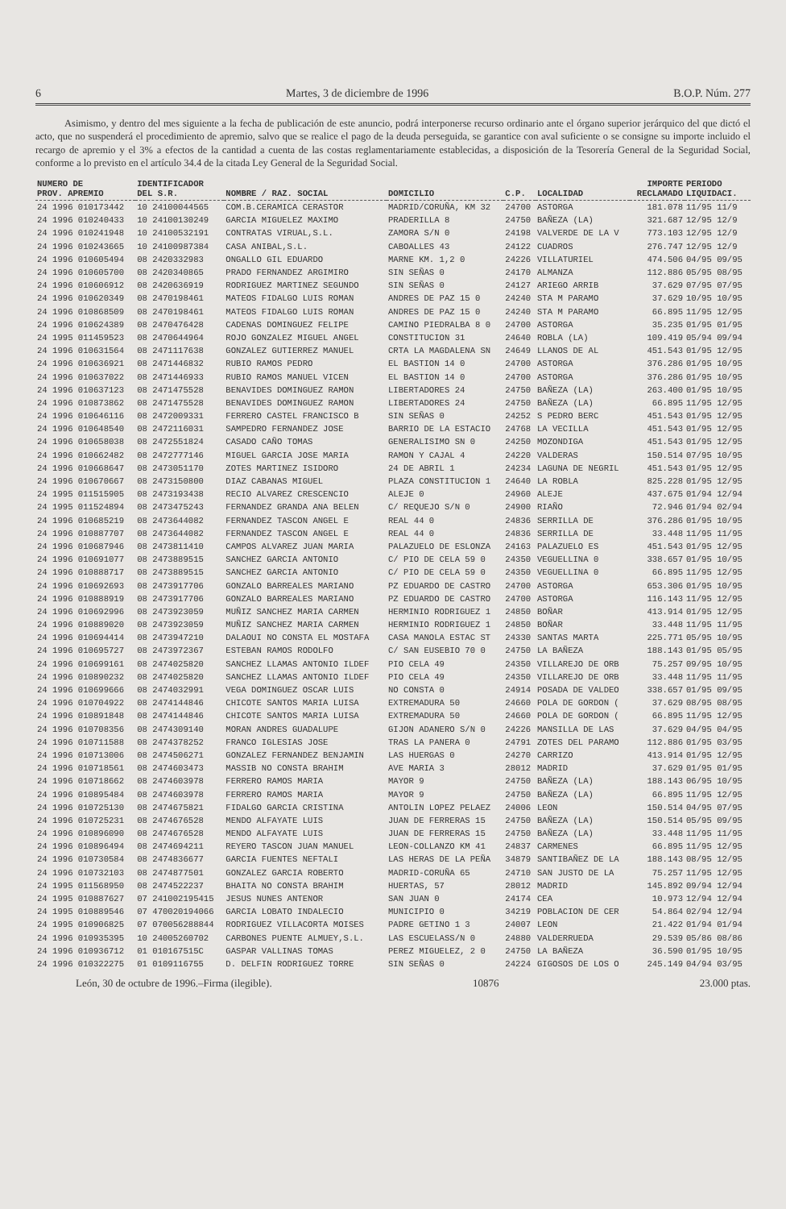6 Martes, 3 de diciembre de 1996 B.O.P. Núm. 277
Asimismo, y dentro del mes siguiente a la fecha de publicación de este anuncio, podrá interponerse recurso ordinario ante el órgano superior jerárquico del que dictó el acto, que no suspenderá el procedimiento de apremio, salvo que se realice el pago de la deuda perseguida, se garantice con aval suficiente o se consigne su importe incluido el recargo de apremio y el 3% a efectos de la cantidad a cuenta de las costas reglamentariamente establecidas, a disposición de la Tesorería General de la Seguridad Social, conforme a lo previsto en el artículo 34.4 de la citada Ley General de la Seguridad Social.
| NUMERO DE PROV. APREMIO | IDENTIFICADOR DEL S.R. | NOMBRE / RAZ. SOCIAL | DOMICILIO | C.P. | LOCALIDAD | IMPORTE RECLAMADO | PERIODO LIQUIDACI. |
| --- | --- | --- | --- | --- | --- | --- | --- |
| 24 1996 010173442 | 10 24100044565 | COM.B.CERAMICA CERASTOR | MADRID/CORUÑA, KM 32 | 24700 | ASTORGA | 181.078 | 11/95 11/9 |
| 24 1996 010240433 | 10 24100130249 | GARCIA MIGUELEZ MAXIMO | PRADERILLA 8 | 24750 | BAÑEZA (LA) | 321.687 | 12/95 12/9 |
| 24 1996 010241948 | 10 24100532191 | CONTRATAS VIRUAL,S.L. | ZAMORA S/N 0 | 24198 | VALVERDE DE LA V | 773.103 | 12/95 12/9 |
| 24 1996 010243665 | 10 24100987384 | CASA ANIBAL,S.L. | CABOALLES 43 | 24122 | CUADROS | 276.747 | 12/95 12/9 |
| 24 1996 010605494 | 08 2420332983 | ONGALLO GIL EDUARDO | MARNE KM. 1,2 0 | 24226 | VILLATURIEL | 474.506 | 04/95 09/95 |
| 24 1996 010605700 | 08 2420340865 | PRADO FERNANDEZ ARGIMIRO | SIN SEÑAS 0 | 24170 | ALMANZA | 112.886 | 05/95 08/95 |
| 24 1996 010606912 | 08 2420636919 | RODRIGUEZ MARTINEZ SEGUNDO | SIN SEÑAS 0 | 24127 | ARIEGO ARRIB | 37.629 | 07/95 07/95 |
| 24 1996 010620349 | 08 2470198461 | MATEOS FIDALGO LUIS ROMAN | ANDRES DE PAZ 15 0 | 24240 | STA M PARAMO | 37.629 | 10/95 10/95 |
| 24 1996 010868509 | 08 2470198461 | MATEOS FIDALGO LUIS ROMAN | ANDRES DE PAZ 15 0 | 24240 | STA M PARAMO | 66.895 | 11/95 12/95 |
| 24 1996 010624389 | 08 2470476428 | CADENAS DOMINGUEZ FELIPE | CAMINO PIEDRALBA 8 0 | 24700 | ASTORGA | 35.235 | 01/95 01/95 |
| 24 1995 011459523 | 08 2470644964 | ROJO GONZALEZ MIGUEL ANGEL | CONSTITUCION 31 | 24640 | ROBLA (LA) | 109.419 | 05/94 09/94 |
| 24 1996 010631564 | 08 2471117638 | GONZALEZ GUTIERREZ MANUEL | CRTA LA MAGDALENA SN | 24649 | LLANOS DE AL | 451.543 | 01/95 12/95 |
| 24 1996 010636921 | 08 2471446832 | RUBIO RAMOS PEDRO | EL BASTION 14 0 | 24700 | ASTORGA | 376.286 | 01/95 10/95 |
| 24 1996 010637022 | 08 2471446933 | RUBIO RAMOS MANUEL VICEN | EL BASTION 14 0 | 24700 | ASTORGA | 376.286 | 01/95 10/95 |
| 24 1996 010637123 | 08 2471475528 | BENAVIDES DOMINGUEZ RAMON | LIBERTADORES 24 | 24750 | BAÑEZA (LA) | 263.400 | 01/95 10/95 |
| 24 1996 010873862 | 08 2471475528 | BENAVIDES DOMINGUEZ RAMON | LIBERTADORES 24 | 24750 | BAÑEZA (LA) | 66.895 | 11/95 12/95 |
| 24 1996 010646116 | 08 2472009331 | FERRERO CASTEL FRANCISCO B | SIN SEÑAS 0 | 24252 | S PEDRO BERC | 451.543 | 01/95 12/95 |
| 24 1996 010648540 | 08 2472116031 | SAMPEDRO FERNANDEZ JOSE | BARRIO DE LA ESTACIO | 24768 | LA VECILLA | 451.543 | 01/95 12/95 |
| 24 1996 010658038 | 08 2472551824 | CASADO CAÑO TOMAS | GENERALISIMO SN 0 | 24250 | MOZONDIGA | 451.543 | 01/95 12/95 |
| 24 1996 010662482 | 08 2472777146 | MIGUEL GARCIA JOSE MARIA | RAMON Y CAJAL 4 | 24220 | VALDERAS | 150.514 | 07/95 10/95 |
| 24 1996 010668647 | 08 2473051170 | ZOTES MARTINEZ ISIDORO | 24 DE ABRIL 1 | 24234 | LAGUNA DE NEGRIL | 451.543 | 01/95 12/95 |
| 24 1996 010670667 | 08 2473150800 | DIAZ CABANAS MIGUEL | PLAZA CONSTITUCION 1 | 24640 | LA ROBLA | 825.228 | 01/95 12/95 |
| 24 1995 011515905 | 08 2473193438 | RECIO ALVAREZ CRESCENCIO | ALEJE 0 | 24960 | ALEJE | 437.675 | 01/94 12/94 |
| 24 1995 011524894 | 08 2473475243 | FERNANDEZ GRANDA ANA BELEN | C/ REQUEJO S/N 0 | 24900 | RIAÑO | 72.946 | 01/94 02/94 |
| 24 1996 010685219 | 08 2473644082 | FERNANDEZ TASCON ANGEL E | REAL 44 0 | 24836 | SERRILLA DE | 376.286 | 01/95 10/95 |
| 24 1996 010887707 | 08 2473644082 | FERNANDEZ TASCON ANGEL E | REAL 44 0 | 24836 | SERRILLA DE | 33.448 | 11/95 11/95 |
| 24 1996 010687946 | 08 2473811410 | CAMPOS ALVAREZ JUAN MARIA | PALAZUELO DE ESLONZA | 24163 | PALAZUELO ES | 451.543 | 01/95 12/95 |
| 24 1996 010691077 | 08 2473889515 | SANCHEZ GARCIA ANTONIO | C/ PIO DE CELA 59 0 | 24350 | VEGUELLINA 0 | 338.657 | 01/95 10/95 |
| 24 1996 010888717 | 08 2473889515 | SANCHEZ GARCIA ANTONIO | C/ PIO DE CELA 59 0 | 24350 | VEGUELLINA 0 | 66.895 | 11/95 12/95 |
| 24 1996 010692693 | 08 2473917706 | GONZALO BARREALES MARIANO | PZ EDUARDO DE CASTRO | 24700 | ASTORGA | 653.306 | 01/95 10/95 |
| 24 1996 010888919 | 08 2473917706 | GONZALO BARREALES MARIANO | PZ EDUARDO DE CASTRO | 24700 | ASTORGA | 116.143 | 11/95 12/95 |
| 24 1996 010692996 | 08 2473923059 | MUÑIZ SANCHEZ MARIA CARMEN | HERMINIO RODRIGUEZ 1 | 24850 | BOÑAR | 413.914 | 01/95 12/95 |
| 24 1996 010889020 | 08 2473923059 | MUÑIZ SANCHEZ MARIA CARMEN | HERMINIO RODRIGUEZ 1 | 24850 | BOÑAR | 33.448 | 11/95 11/95 |
| 24 1996 010694414 | 08 2473947210 | DALAOUI NO CONSTA EL MOSTAFA | CASA MANOLA ESTAC ST | 24330 | SANTAS MARTA | 225.771 | 05/95 10/95 |
| 24 1996 010695727 | 08 2473972367 | ESTEBAN RAMOS RODOLFO | C/ SAN EUSEBIO 70 0 | 24750 | LA BAÑEZA | 188.143 | 01/95 05/95 |
| 24 1996 010699161 | 08 2474025820 | SANCHEZ LLAMAS ANTONIO ILDEF | PIO CELA 49 | 24350 | VILLAREJO DE ORB | 75.257 | 09/95 10/95 |
| 24 1996 010890232 | 08 2474025820 | SANCHEZ LLAMAS ANTONIO ILDEF | PIO CELA 49 | 24350 | VILLAREJO DE ORB | 33.448 | 11/95 11/95 |
| 24 1996 010699666 | 08 2474032991 | VEGA DOMINGUEZ OSCAR LUIS | NO CONSTA 0 | 24914 | POSADA DE VALDEO | 338.657 | 01/95 09/95 |
| 24 1996 010704922 | 08 2474144846 | CHICOTE SANTOS MARIA LUISA | EXTREMADURA 50 | 24660 | POLA DE GORDON ( | 37.629 | 08/95 08/95 |
| 24 1996 010891848 | 08 2474144846 | CHICOTE SANTOS MARIA LUISA | EXTREMADURA 50 | 24660 | POLA DE GORDON ( | 66.895 | 11/95 12/95 |
| 24 1996 010708356 | 08 2474309140 | MORAN ANDRES GUADALUPE | GIJON ADANERO S/N 0 | 24226 | MANSILLA DE LAS | 37.629 | 04/95 04/95 |
| 24 1996 010711588 | 08 2474378252 | FRANCO IGLESIAS JOSE | TRAS LA PANERA 0 | 24791 | ZOTES DEL PARAMO | 112.886 | 01/95 03/95 |
| 24 1996 010713006 | 08 2474506271 | GONZALEZ FERNANDEZ BENJAMIN | LAS HUERGAS 0 | 24270 | CARRIZO | 413.914 | 01/95 12/95 |
| 24 1996 010718561 | 08 2474603473 | MASSIB NO CONSTA BRAHIM | AVE MARIA 3 | 28012 | MADRID | 37.629 | 01/95 01/95 |
| 24 1996 010718662 | 08 2474603978 | FERRERO RAMOS MARIA | MAYOR 9 | 24750 | BAÑEZA (LA) | 188.143 | 06/95 10/95 |
| 24 1996 010895484 | 08 2474603978 | FERRERO RAMOS MARIA | MAYOR 9 | 24750 | BAÑEZA (LA) | 66.895 | 11/95 12/95 |
| 24 1996 010725130 | 08 2474675821 | FIDALGO GARCIA CRISTINA | ANTOLIN LOPEZ PELAEZ | 24006 | LEON | 150.514 | 04/95 07/95 |
| 24 1996 010725231 | 08 2474676528 | MENDO ALFAYATE LUIS | JUAN DE FERRERAS 15 | 24750 | BAÑEZA (LA) | 150.514 | 05/95 09/95 |
| 24 1996 010896090 | 08 2474676528 | MENDO ALFAYATE LUIS | JUAN DE FERRERAS 15 | 24750 | BAÑEZA (LA) | 33.448 | 11/95 11/95 |
| 24 1996 010896494 | 08 2474694211 | REYERO TASCON JUAN MANUEL | LEON-COLLANZO KM 41 | 24837 | CARMENES | 66.895 | 11/95 12/95 |
| 24 1996 010730584 | 08 2474836677 | GARCIA FUENTES NEFTALI | LAS HERAS DE LA PEÑA | 34879 | SANTIBAÑEZ DE LA | 188.143 | 08/95 12/95 |
| 24 1996 010732103 | 08 2474877501 | GONZALEZ GARCIA ROBERTO | MADRID-CORUÑA 65 | 24710 | SAN JUSTO DE LA | 75.257 | 11/95 12/95 |
| 24 1995 011568950 | 08 2474522237 | BHAITA NO CONSTA BRAHIM | HUERTAS, 57 | 28012 | MADRID | 145.892 | 09/94 12/94 |
| 24 1995 010887627 | 07 241002195415 | JESUS NUNES ANTENOR | SAN JUAN 0 | 24174 | CEA | 10.973 | 12/94 12/94 |
| 24 1995 010889546 | 07 470020194066 | GARCIA LOBATO INDALECIO | MUNICIPIO 0 | 34219 | POBLACION DE CER | 54.864 | 02/94 12/94 |
| 24 1995 010906825 | 07 070056288844 | RODRIGUEZ VILLACORTA MOISES | PADRE GETINO 1 3 | 24007 | LEON | 21.422 | 01/94 01/94 |
| 24 1996 010935395 | 10 24005260702 | CARBONES PUENTE ALMUEY,S.L. | LAS ESCUELASS/N 0 | 24880 | VALDERRUEDA | 29.539 | 05/86 08/86 |
| 24 1996 010936712 | 01 010167515C | GASPAR VALLINAS TOMAS | PEREZ MIGUELEZ, 2 0 | 24750 | LA BAÑEZA | 36.590 | 01/95 10/95 |
| 24 1996 010322275 | 01 0109116755 | D. DELFIN RODRIGUEZ TORRE | SIN SEÑAS 0 | 24224 | GIGOSOS DE LOS O | 245.149 | 04/94 03/95 |
León, 30 de octubre de 1996.–Firma (ilegible). 10876 23.000 ptas.